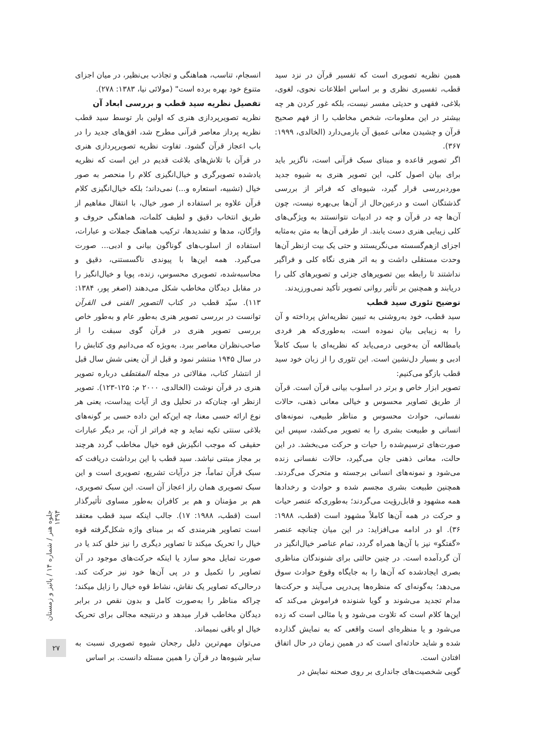انسجام، تناسب، هماهنگی و تجاذب بی‌نظیر، در میان اجزای متنوع خود بهره برده است" (مولائی نیا، ۱۳۸۳: ۲۷۸).
تفصیل نظریه سید قطب و بررسی ابعاد آن
نظریه تصویرپردازی هنری که اولین بار توسط سید قطب نظریه پرداز معاصر قرآنی مطرح شد، افق‌های جدید را در باب اعجاز قرآن گشود. تفاوت نظریه تصویرپردازی هنری در قرآن با تلاش‌های بلاغت قدیم در این است که نظریه یادشده تصویرگری و خیال‌انگیزی کلام را منحصر به صور خیال (تشبیه، استعاره و...) نمی‌داند؛ بلکه خیال‌انگیزی کلام قرآن علاوه بر استفاده از صور خیال، با انتقال مفاهیم از طریق انتخاب دقیق و لطیف کلمات، هماهنگی حروف و واژگان، مدها و تشدیدها، ترکیب هماهنگ جملات و عبارات، استفاده از اسلوب‌های گوناگون بیانی و ادبی... صورت می‌گیرد. همه این‌ها با پیوندی ناگسستنی، دقیق و محاسبه‌شده، تصویری محسوس، زنده، پویا و خیال‌انگیز را در مقابل دیدگان مخاطب شکل می‌دهند (اصغر پور، ۱۳۸۴: ۱۱۳). سیّد قطب در کتاب التصویر الفنی فی القرآن توانست در بررسی تصویر هنری به‌طور عام و به‌طور خاص بررسی تصویر هنری در قرآن گوی سبقت را از صاحب‌نظران معاصر ببرد. به‌ویژه که می‌دانیم وی کتابش را در سال ۱۹۴۵ منتشر نمود و قبل از آن یعنی شش سال قبل از انتشار کتاب، مقالاتی در مجله المقتطف درباره تصویر هنری در قرآن نوشت (الخالدی، ۲۰۰۰ م: ۱۲۵-۱۲۳). تصویر ازنظر او، چنان‌که در تحلیل وی از آیات پیداست، یعنی هر نوع ارائه حسی معنا، چه این‌که این داده حسی بر گونه‌های بلاغی سنتی تکیه نماید و چه فراتر از آن، بر دیگر عبارات حقیقی که موجب انگیزش قوه خیال مخاطب گردد هرچند بر مجاز مبتنی نباشد. سید قطب با این برداشت دریافت که سبک قرآن تماماً، جز درآیات تشریع، تصویری است و این سبک تصویری همان راز اعجاز آن است. این سبک تصویری، هم بر مؤمنان و هم بر کافران به‌طور مساوی تأثیرگذار است (قطب، ۱۹۸۸: ۱۷). جالب اینکه سید قطب معتقد است تصاویر هنرمندی که بر مبنای واژه شکل‌گرفته قوه خیال را تحریک میکند تا تصاویر دیگری را نیز خلق کند یا در صورت تمایل محو سازد یا اینکه حرکت‌های موجود در آن تصاویر را تکمیل و در پی آن‌ها خود نیز حرکت کند. درحالی‌که تصاویر یک نقاش، نشاط قوه خیال را زایل میکند؛ چراکه مناظر را به‌صورت کامل و بدون نقص در برابر دیدگان مخاطب قرار میدهد و درنتیجه مجالی برای تحریک خیال او باقی نمیماند.
می‌توان مهم‌ترین دلیل رجحان شیوه تصویری نسبت به سایر شیوه‌ها در قرآن را همین مسئله دانست. بر اساس
همین نظریه تصویری است که تفسیر قرآن در نزد سید قطب، تفسیری نظری و بر اساس اطلاعات نحوی، لغوی، بلاغی، فقهی و حدیثی مفسر نیست، بلکه غور کردن هر چه بیشتر در این معلومات، شخص مخاطب را از فهم صحیح قرآن و چشیدن معانی عمیق آن بازمی‌دارد (الخالدی، ۱۹۹۹: ۳۶۷).
اگر تصویر قاعده و مبنای سبک قرآنی است، ناگزیر باید برای بیان اصول کلی، این تصویر هنری به شیوه جدید موردبررسی قرار گیرد، شیوه‌ای که فراتر از بررسی گذشتگان است و درعین‌حال از آن‌ها بی‌بهره نیست، چون آن‌ها چه در قرآن و چه در ادبیات نتوانستند به ویژگی‌های کلی زیبایی هنری دست یابند. از طرفی آن‌ها به متن به‌مثابه اجزای ازهم‌گسسته می‌نگریستند و حتی یک بیت ازنظر آن‌ها وحدت مستقلی داشت و به اثر هنری نگاه کلی و فراگیر نداشتند تا رابطه بین تصویرهای جزئی و تصویرهای کلی را دریابند و همچنین بر تأثیر روانی تصویر تأکید نمی‌ورزیدند.
توضیح تئوری سید قطب
سید قطب، خود به‌روشنی به تبیین نظریه‌اش پرداخته و آن را به زیبایی بیان نموده است، به‌طوری‌که هر فردی بامطالعه آن به‌خوبی درمی‌یابد که نظریه‌ای با سبک کاملاً ادبی و بسیار دل‌نشین است. این تئوری را از زبان خود سید قطب بازگو می‌کنیم:
تصویر ابزار خاص و برتر در اسلوب بیانی قرآن است. قرآن از طریق تصاویر محسوس و خیالی معانی ذهنی، حالات نفسانی، حوادث محسوس و مناظر طبیعی، نمونه‌های انسانی و طبیعت بشری را به تصویر می‌کشد، سپس این صورت‌های ترسیم‌شده را حیات و حرکت می‌بخشد. در این حالت، معانی ذهنی جان می‌گیرد، حالات نفسانی زنده می‌شود و نمونه‌های انسانی برجسته و متحرک می‌گردند. همچنین طبیعت بشری مجسم شده و حوادث و رخدادها همه مشهود و قابل‌رؤیت می‌گردند؛ به‌طوری‌که عنصر حیات و حرکت در همه آن‌ها کاملاً مشهود است (قطب، ۱۹۸۸: ۳۶). او در ادامه می‌افزاید: در این میان چنانچه عنصر «گفتگو» نیز با آن‌ها همراه گردد، تمام عناصر خیال‌انگیز در آن گردآمده است. در چنین حالتی برای شنوندگان مناظری بصری ایجادشده که آن‌ها را به جایگاه وقوع حوادث سوق می‌دهد؛ به‌گونه‌ای که منظره‌ها پی‌درپی می‌آیند و حرکت‌ها مدام تجدید می‌شوند و گویا شنونده فراموش می‌کند که این‌ها کلام است که تلاوت می‌شود و یا مثالی است که زده می‌شود و یا منظره‌ای است واقعی که به نمایش گذارده شده و شاید حادثه‌ای است که در همین زمان در حال اتفاق افتادن است.
گویی شخصیت‌های جانداری بر روی صحنه نمایش در
جلوه هنر / شماره ۱۴ / پائیز و زمستان ۱۳۹۴
۲۷